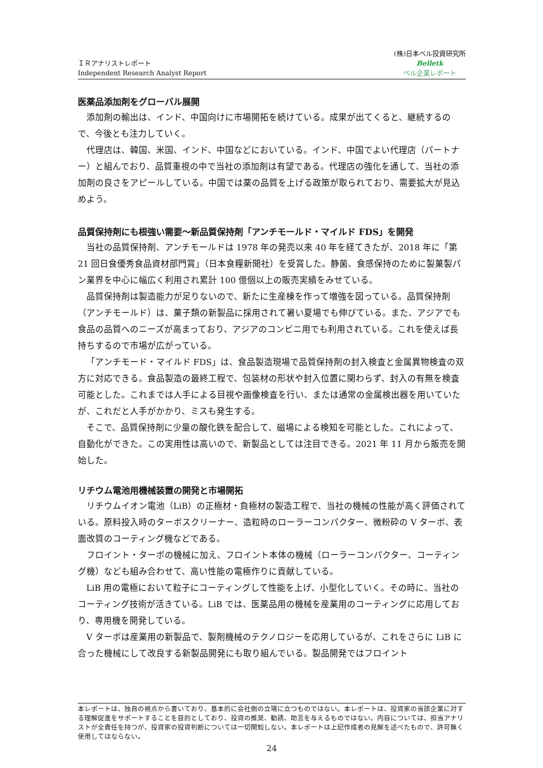ＩＲアナリストレポート
Independent Research Analyst Report
(株)日本ベル投資研究所
Belletk
ベル企業レポート
医薬品添加剤をグローバル展開
添加剤の輸出は、インド、中国向けに市場開拓を続けている。成果が出てくると、継続するので、今後とも注力していく。
代理店は、韓国、米国、インド、中国などにおいている。インド、中国でよい代理店（パートナー）と組んでおり、品質重視の中で当社の添加剤は有望である。代理店の強化を通して、当社の添加剤の良さをアピールしている。中国では薬の品質を上げる政策が取られており、需要拡大が見込めよう。
品質保持剤にも根強い需要～新品質保持剤「アンチモールド・マイルド FDS」を開発
当社の品質保持剤、アンチモールドは 1978 年の発売以来 40 年を経てきたが、2018 年に「第 21 回日食優秀食品資材部門賞」（日本食糧新聞社）を受賞した。静菌、食感保持のために製菓製パン業界を中心に幅広く利用され累計 100 億個以上の販売実績をみせている。
品質保持剤は製造能力が足りないので、新たに生産棟を作って増強を図っている。品質保持剤（アンチモールド）は、菓子類の新製品に採用されて暑い夏場でも伸びている。また、アジアでも食品の品質へのニーズが高まっており、アジアのコンビニ用でも利用されている。これを使えば長持ちするので市場が広がっている。
「アンチモード・マイルド FDS」は、食品製造現場で品質保持剤の封入検査と金属異物検査の双方に対応できる。食品製造の最終工程で、包装材の形状や封入位置に関わらず、封入の有無を検査可能とした。これまでは人手による目視や画像検査を行い、または通常の金属検出器を用いていたが、これだと人手がかかり、ミスも発生する。
そこで、品質保持剤に少量の酸化鉄を配合して、磁場による検知を可能とした。これによって、自動化ができた。この実用性は高いので、新製品としては注目できる。2021 年 11 月から販売を開始した。
リチウム電池用機械装置の開発と市場開拓
リチウムイオン電池（LiB）の正極材・負極材の製造工程で、当社の機械の性能が高く評価されている。原料投入時のターボスクリーナー、造粒時のローラーコンパクター、微粉砕の V ターボ、表面改質のコーティング機などである。
フロイント・ターボの機械に加え、フロイント本体の機械（ローラーコンパクター、コーティング機）なども組み合わせて、高い性能の電極作りに貢献している。
LiB 用の電極において粒子にコーティングして性能を上げ、小型化していく。その時に、当社のコーティング技術が活きている。LiB では、医薬品用の機械を産業用のコーティングに応用しており、専用機を開発している。
V ターボは産業用の新製品で、製剤機械のテクノロジーを応用しているが、これをさらに LiB に合った機械にして改良する新製品開発にも取り組んでいる。製品開発ではフロイント
本レポートは、独自の視点から書いており、基本的に会社側の立場に立つものではない。本レポートは、投資家の当該企業に対する理解促進をサポートすることを目的としており、投資の推奨、勧誘、助言を与えるものではない。内容については、担当アナリストが全責任を持つが、投資家の投資判断については一切関知しない。本レポートは上記作成者の見解を述べたもので、許可無く使用してはならない。
24